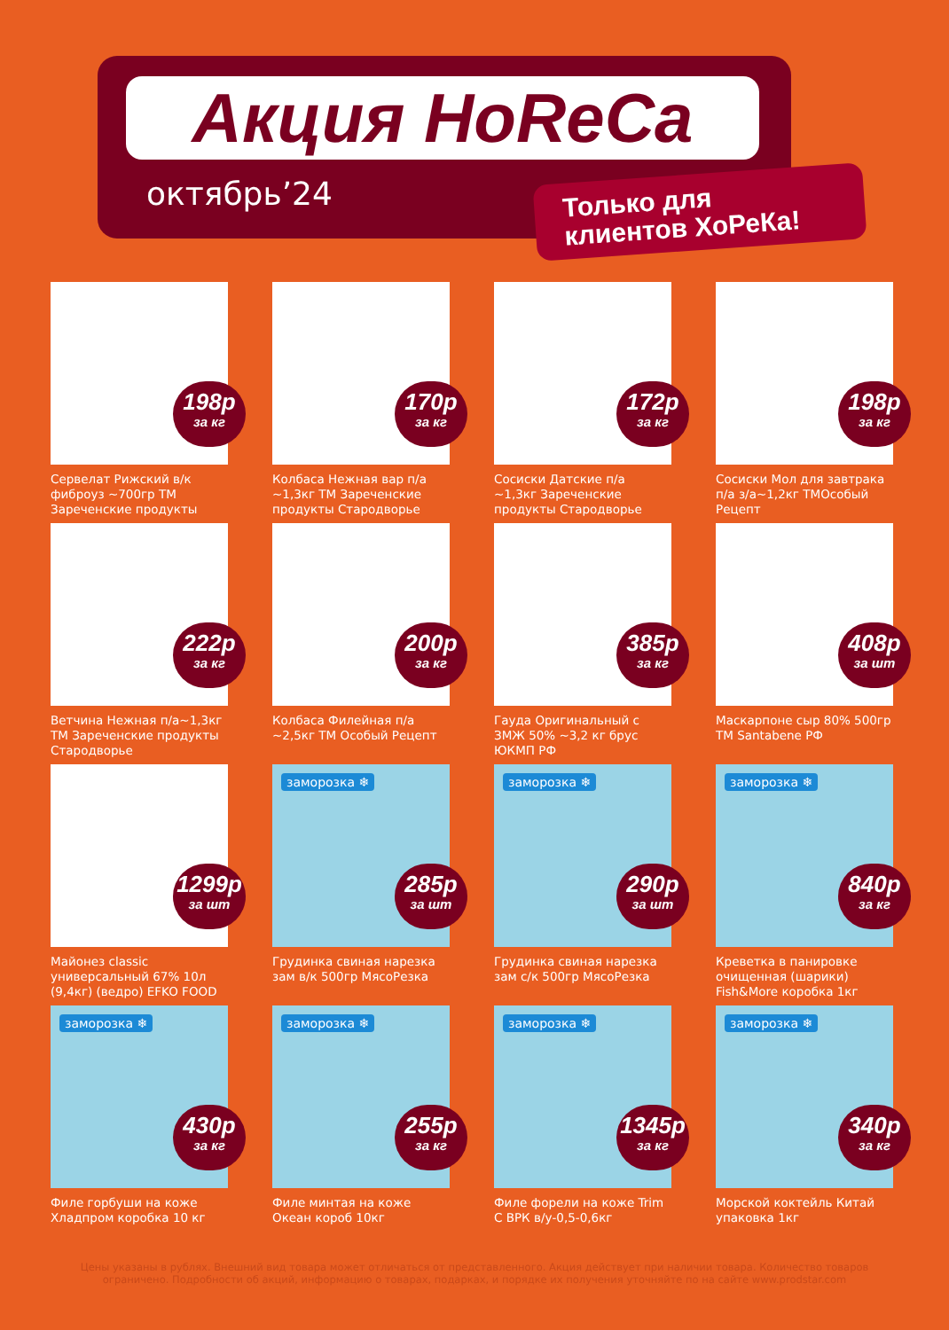Акция HoReCa
октябрь’24
Только для
клиентов ХоРеКа!
198р
за кг
Сервелат Рижский в/к фиброуз ~700гр ТМ Зареченские продукты
170р
за кг
Колбаса Нежная вар п/а ~1,3кг ТМ Зареченские продукты Стародворье
172р
за кг
Сосиски Датские п/а ~1,3кг Зареченские продукты Стародворье
198р
за кг
Сосиски Мол для завтрака п/а з/а~1,2кг ТМОсобый Рецепт
222р
за кг
Ветчина Нежная п/а~1,3кг ТМ Зареченские продукты Стародворье
200р
за кг
Колбаса Филейная п/а ~2,5кг ТМ Особый Рецепт
385р
за кг
Гауда Оригинальный с ЗМЖ 50% ~3,2 кг брус ЮКМП РФ
408р
за шт
Маскарпоне сыр 80% 500гр ТМ Santabene РФ
1299р
за шт
Майонез classic универсальный 67% 10л (9,4кг) (ведро) EFKO FOOD
заморозка ❄
285р
за шт
Грудинка свиная нарезка зам в/к 500гр МясоРезка
заморозка ❄
290р
за шт
Грудинка свиная нарезка зам с/к 500гр МясоРезка
заморозка ❄
840р
за кг
Креветка в панировке очищенная (шарики) Fish&More коробка 1кг
заморозка ❄
430р
за кг
Филе горбуши на коже Хладпром коробка 10 кг
заморозка ❄
255р
за кг
Филе минтая на коже Океан короб 10кг
заморозка ❄
1345р
за кг
Филе форели на коже Trim С ВРК в/у-0,5-0,6кг
заморозка ❄
340р
за кг
Морской коктейль Китай упаковка 1кг
Цены указаны в рублях. Внешний вид товара может отличаться от представленного. Акция действует при наличии товара. Количество товаров ограничено. Подробности об акций, информацию о товарах, подарках, и порядке их получения уточняйте по на сайте www.prodstar.com